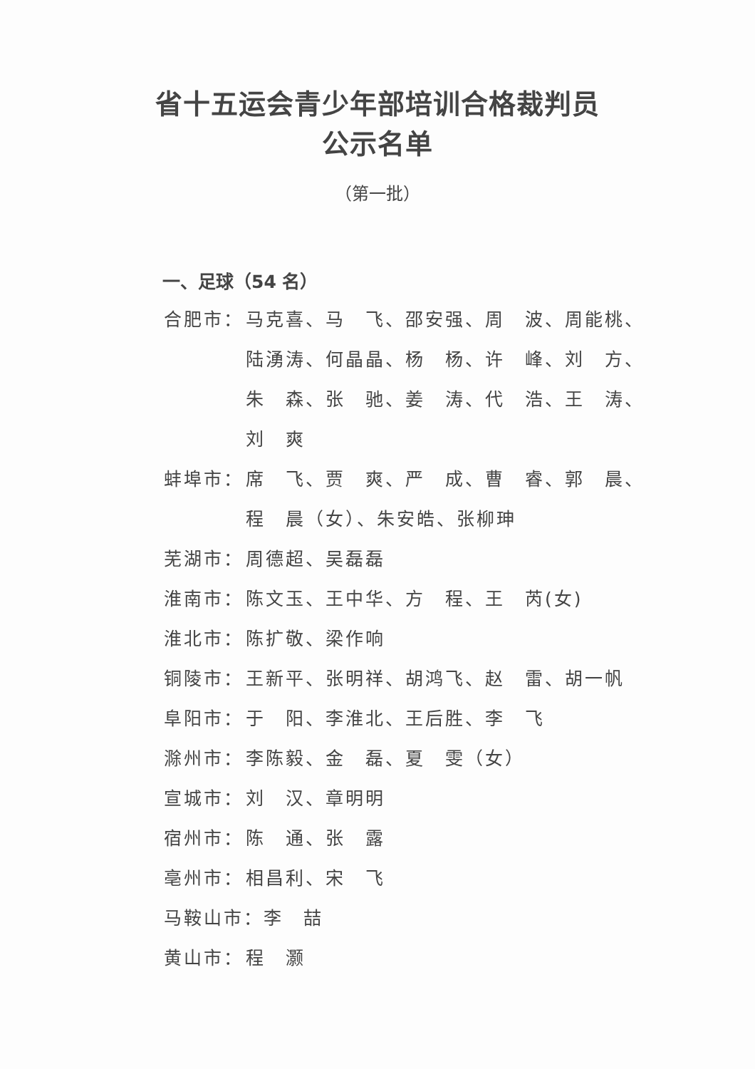省十五运会青少年部培训合格裁判员
公示名单
（第一批）
一、足球（54 名）
合肥市： 马克喜、马　飞、邵安强、周　波、周能桃、陆湧涛、何晶晶、杨　杨、许　峰、刘　方、朱　森、张　驰、姜　涛、代　浩、王　涛、刘　爽
蚌埠市： 席　飞、贾　爽、严　成、曹　睿、郭　晨、程　晨（女）、朱安皓、张柳珅
芜湖市： 周德超、吴磊磊
淮南市： 陈文玉、王中华、方　程、王　芮(女)
淮北市： 陈扩敬、梁作响
铜陵市： 王新平、张明祥、胡鸿飞、赵　雷、胡一帆
阜阳市： 于　阳、李淮北、王后胜、李　飞
滁州市： 李陈毅、金　磊、夏　雯（女）
宣城市： 刘　汉、章明明
宿州市： 陈　通、张　露
亳州市： 相昌利、宋　飞
马鞍山市：李　喆
黄山市： 程　灏